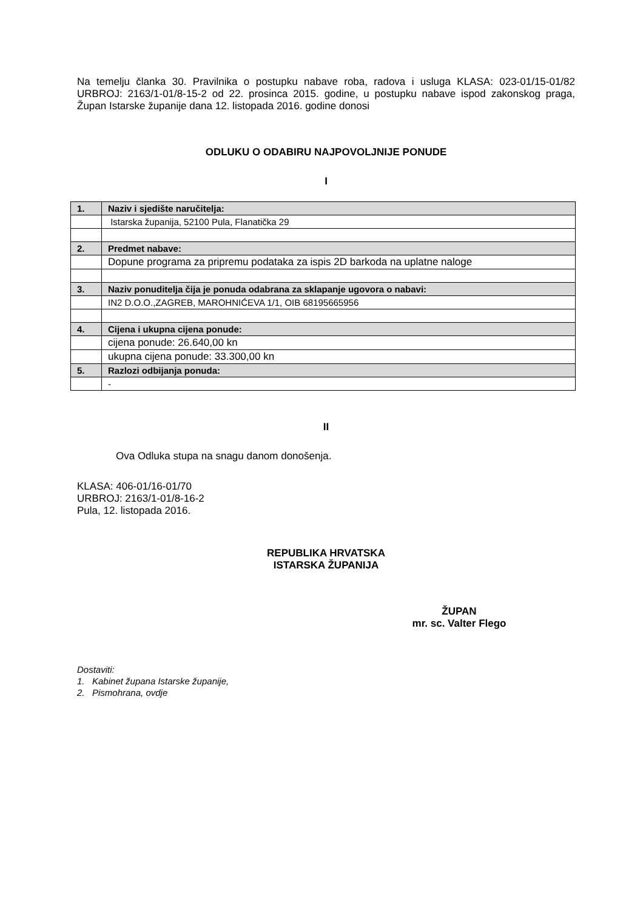Na temelju članka 30. Pravilnika o postupku nabave roba, radova i usluga KLASA: 023-01/15-01/82 URBROJ: 2163/1-01/8-15-2 od 22. prosinca 2015. godine, u postupku nabave ispod zakonskog praga, Župan Istarske županije dana 12. listopada 2016. godine donosi
ODLUKU O ODABIRU NAJPOVOLJNIJE PONUDE
I
| 1. | Naziv i sjedište naručitelja: |
| | Istarska županija, 52100 Pula, Flanatička 29 |
| 2. | Predmet nabave: |
| | Dopune programa za pripremu podataka za ispis 2D barkoda na uplatne naloge |
| 3. | Naziv ponuditelja čija je ponuda odabrana za sklapanje ugovora o nabavi: |
| | IN2 D.O.O.,ZAGREB, MAROHNIĆEVA 1/1, OIB 68195665956 |
| 4. | Cijena i ukupna cijena ponude: |
| | cijena ponude: 26.640,00 kn |
| | ukupna cijena ponude: 33.300,00 kn |
| 5. | Razlozi odbijanja ponuda: |
| | - |
II
Ova Odluka stupa na snagu danom donošenja.
KLASA: 406-01/16-01/70
URBROJ: 2163/1-01/8-16-2
Pula, 12. listopada 2016.
REPUBLIKA HRVATSKA
ISTARSKA ŽUPANIJA
ŽUPAN
mr. sc. Valter Flego
Dostaviti:
1. Kabinet župana Istarske županije,
2. Pismohrana, ovdje